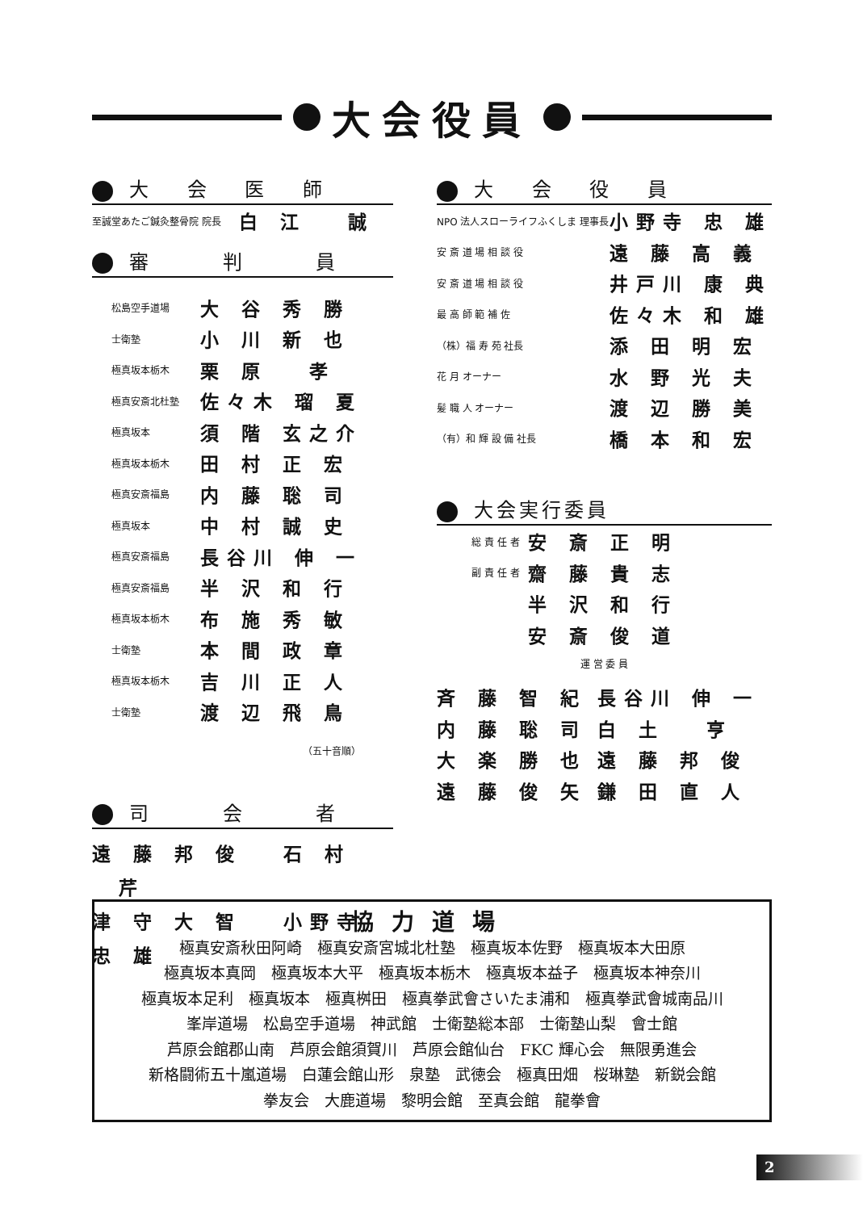大会役員
大 会 医 師
| 至誠堂あたご鍼灸整骨院 院長 | 白 江 誠 |
審 　判 　員
| 松島空手道場 | 大 谷 秀 勝 |
| 士衛塾 | 小 川 新 也 |
| 極真坂本栃木 | 栗 原 孝 |
| 極真安斎北杜塾 | 佐々木 瑠 夏 |
| 極真坂本 | 須 階 玄之介 |
| 極真坂本栃木 | 田 村 正 宏 |
| 極真安斎福島 | 内 藤 聡 司 |
| 極真坂本 | 中 村 誠 史 |
| 極真安斎福島 | 長谷川 伸 一 |
| 極真安斎福島 | 半 沢 和 行 |
| 極真坂本栃木 | 布 施 秀 敏 |
| 士衛塾 | 本 間 政 章 |
| 極真坂本栃木 | 吉 川 正 人 |
| 士衛塾 | 渡 辺 飛 鳥 |
（五十音順）
司 　会 　者
遠 藤 邦 俊 　石 村 　芹
津 守 大 智 　小野寺 忠 雄
大 会 役 員
| NPO 法人スローライフふくしま 理事長 | 小野寺 忠 雄 |
| 安 斎 道 場 相 談 役 | 遠 藤 高 義 |
| 安 斎 道 場 相 談 役 | 井戸川 康 典 |
| 最 高 師 範 補 佐 | 佐々木 和 雄 |
| （株）福 寿 苑 社長 | 添 田 明 宏 |
| 花 月 オーナー | 水 野 光 夫 |
| 髪 職 人 オーナー | 渡 辺 勝 美 |
| （有）和 輝 設 備 社長 | 橋 本 和 宏 |
大会実行委員
| 総 責 任 者 | 安 斎 正 明 |
| 副 責 任 者 | 齋 藤 貴 志 |
| | 半 沢 和 行 |
| | 安 斎 俊 道 |
運 営 委 員
| 斉 藤 智 紀 | 長谷川 伸 一 |
| 内 藤 聡 司 | 白 土 亨 |
| 大 楽 勝 也 | 遠 藤 邦 俊 |
| 遠 藤 俊 矢 | 鎌 田 直 人 |
協力道場
極真安斎秋田阿崎　極真安斎宮城北杜塾　極真坂本佐野　極真坂本大田原
極真坂本真岡　極真坂本大平　極真坂本栃木　極真坂本益子　極真坂本神奈川
極真坂本足利　極真坂本　極真桝田　極真拳武會さいたま浦和　極真拳武會城南品川
峯岸道場　松島空手道場　神武館　士衛塾総本部　士衛塾山梨　會士館
芦原会館郡山南　芦原会館須賀川　芦原会館仙台　FKC 輝心会　無限勇進会
新格闘術五十嵐道場　白蓮会館山形　泉塾　武徳会　極真田畑　桜琳塾　新鋭会館
拳友会　大鹿道場　黎明会館　至真会館　龍拳會
2